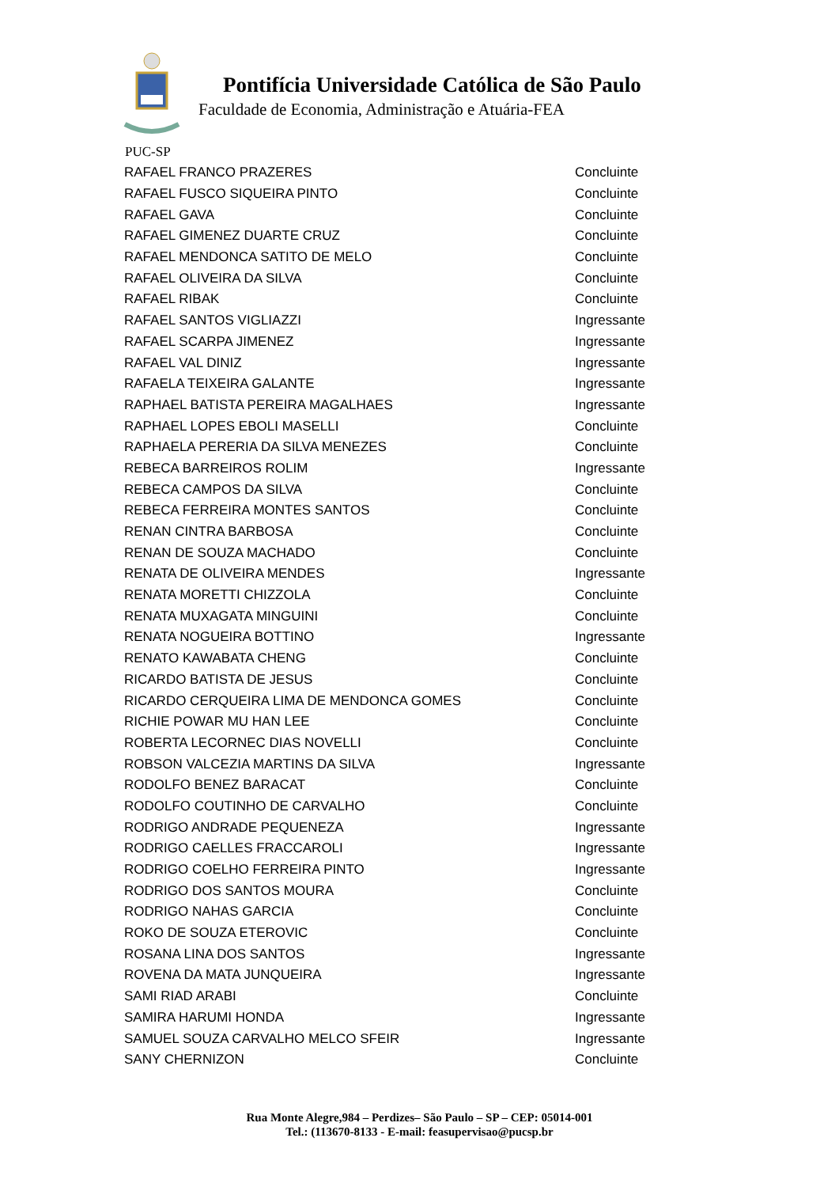Pontifícia Universidade Católica de São Paulo
Faculdade de Economia, Administração e Atuária-FEA
PUC-SP
| RAFAEL FRANCO PRAZERES | Concluinte |
| RAFAEL FUSCO SIQUEIRA PINTO | Concluinte |
| RAFAEL GAVA | Concluinte |
| RAFAEL GIMENEZ DUARTE CRUZ | Concluinte |
| RAFAEL MENDONCA SATITO DE MELO | Concluinte |
| RAFAEL OLIVEIRA DA SILVA | Concluinte |
| RAFAEL RIBAK | Concluinte |
| RAFAEL SANTOS VIGLIAZZI | Ingressante |
| RAFAEL SCARPA JIMENEZ | Ingressante |
| RAFAEL VAL DINIZ | Ingressante |
| RAFAELA TEIXEIRA GALANTE | Ingressante |
| RAPHAEL BATISTA PEREIRA MAGALHAES | Ingressante |
| RAPHAEL LOPES EBOLI MASELLI | Concluinte |
| RAPHAELA PERERIA DA SILVA MENEZES | Concluinte |
| REBECA BARREIROS ROLIM | Ingressante |
| REBECA CAMPOS DA SILVA | Concluinte |
| REBECA FERREIRA MONTES SANTOS | Concluinte |
| RENAN CINTRA BARBOSA | Concluinte |
| RENAN DE SOUZA MACHADO | Concluinte |
| RENATA DE OLIVEIRA MENDES | Ingressante |
| RENATA MORETTI CHIZZOLA | Concluinte |
| RENATA MUXAGATA MINGUINI | Concluinte |
| RENATA NOGUEIRA BOTTINO | Ingressante |
| RENATO KAWABATA CHENG | Concluinte |
| RICARDO BATISTA DE JESUS | Concluinte |
| RICARDO CERQUEIRA LIMA DE MENDONCA GOMES | Concluinte |
| RICHIE POWAR MU HAN LEE | Concluinte |
| ROBERTA LECORNEC DIAS NOVELLI | Concluinte |
| ROBSON VALCEZIA MARTINS DA SILVA | Ingressante |
| RODOLFO BENEZ BARACAT | Concluinte |
| RODOLFO COUTINHO DE CARVALHO | Concluinte |
| RODRIGO ANDRADE PEQUENEZA | Ingressante |
| RODRIGO CAELLES FRACCAROLI | Ingressante |
| RODRIGO COELHO FERREIRA PINTO | Ingressante |
| RODRIGO DOS SANTOS MOURA | Concluinte |
| RODRIGO NAHAS GARCIA | Concluinte |
| ROKO DE SOUZA ETEROVIC | Concluinte |
| ROSANA LINA DOS SANTOS | Ingressante |
| ROVENA DA MATA JUNQUEIRA | Ingressante |
| SAMI RIAD ARABI | Concluinte |
| SAMIRA HARUMI HONDA | Ingressante |
| SAMUEL SOUZA CARVALHO MELCO SFEIR | Ingressante |
| SANY CHERNIZON | Concluinte |
Rua Monte Alegre,984 – Perdizes– São Paulo – SP – CEP: 05014-001
Tel.: (113670-8133 - E-mail: feasupervisao@pucsp.br